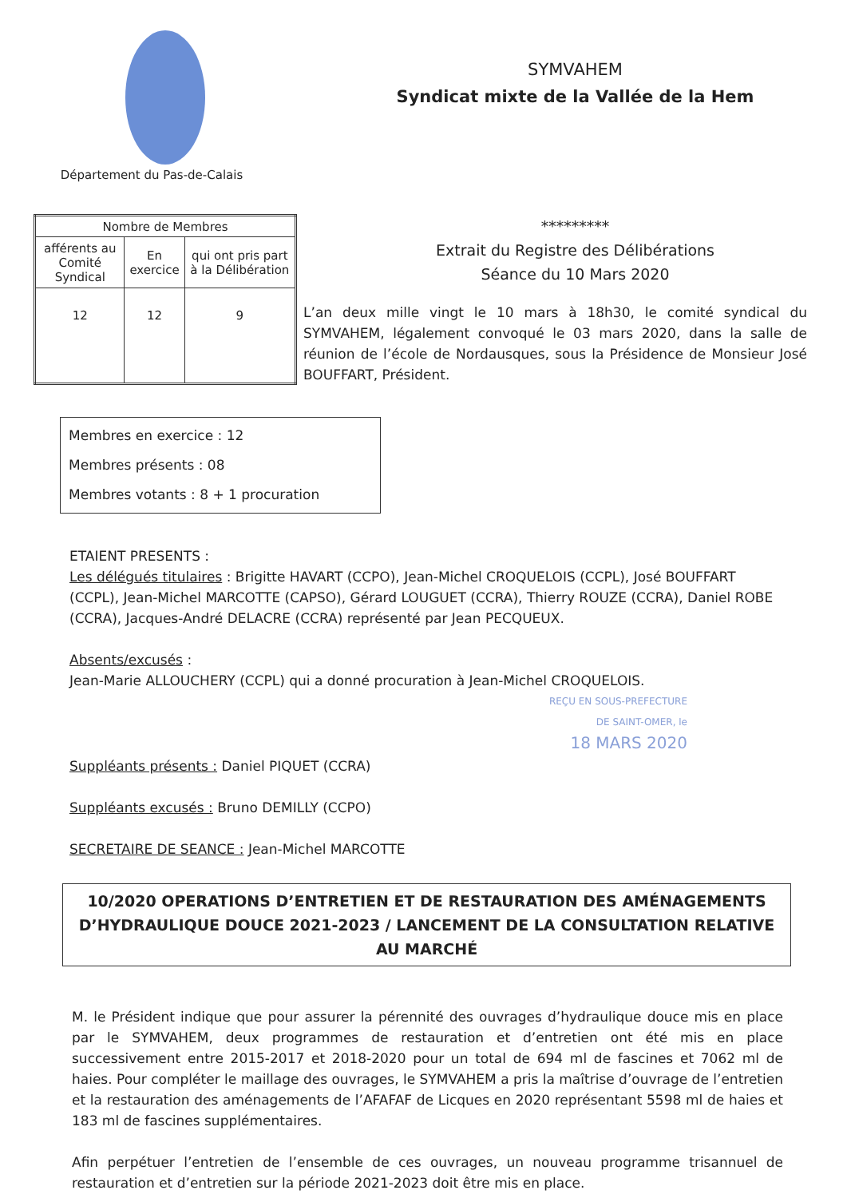Département du Pas-de-Calais
SYMVAHEM
Syndicat mixte de la Vallée de la Hem
| Nombre de Membres | | |
| afférents au Comité Syndical | En exercice | qui ont pris part à la Délibération |
| 12 | 12 | 9 |
*********
Extrait du Registre des Délibérations
Séance du 10 Mars 2020
L’an deux mille vingt le 10 mars à 18h30, le comité syndical du SYMVAHEM, légalement convoqué le 03 mars 2020, dans la salle de réunion de l’école de Nordausques, sous la Présidence de Monsieur José BOUFFART, Président.
Membres en exercice : 12
Membres présents : 08
Membres votants : 8 + 1 procuration
ETAIENT PRESENTS :
Les délégués titulaires : Brigitte HAVART (CCPO), Jean-Michel CROQUELOIS (CCPL), José BOUFFART (CCPL), Jean-Michel MARCOTTE (CAPSO), Gérard LOUGUET (CCRA), Thierry ROUZE (CCRA), Daniel ROBE (CCRA), Jacques-André DELACRE (CCRA) représenté par Jean PECQUEUX.
Absents/excusés :
Jean-Marie ALLOUCHERY (CCPL) qui a donné procuration à Jean-Michel CROQUELOIS.
REÇU EN SOUS-PREFECTURE
DE SAINT-OMER, le
18 MARS 2020
Suppléants présents : Daniel PIQUET (CCRA)
Suppléants excusés : Bruno DEMILLY (CCPO)
SECRETAIRE DE SEANCE : Jean-Michel MARCOTTE
10/2020 OPERATIONS D’ENTRETIEN ET DE RESTAURATION DES AMÉNAGEMENTS D’HYDRAULIQUE DOUCE 2021-2023 / LANCEMENT DE LA CONSULTATION RELATIVE AU MARCHÉ
M. le Président indique que pour assurer la pérennité des ouvrages d’hydraulique douce mis en place par le SYMVAHEM, deux programmes de restauration et d’entretien ont été mis en place successivement entre 2015-2017 et 2018-2020 pour un total de 694 ml de fascines et 7062 ml de haies. Pour compléter le maillage des ouvrages, le SYMVAHEM a pris la maîtrise d’ouvrage de l’entretien et la restauration des aménagements de l’AFAFAF de Licques en 2020 représentant 5598 ml de haies et 183 ml de fascines supplémentaires.
Afin perpétuer l’entretien de l’ensemble de ces ouvrages, un nouveau programme trisannuel de restauration et d’entretien sur la période 2021-2023 doit être mis en place.